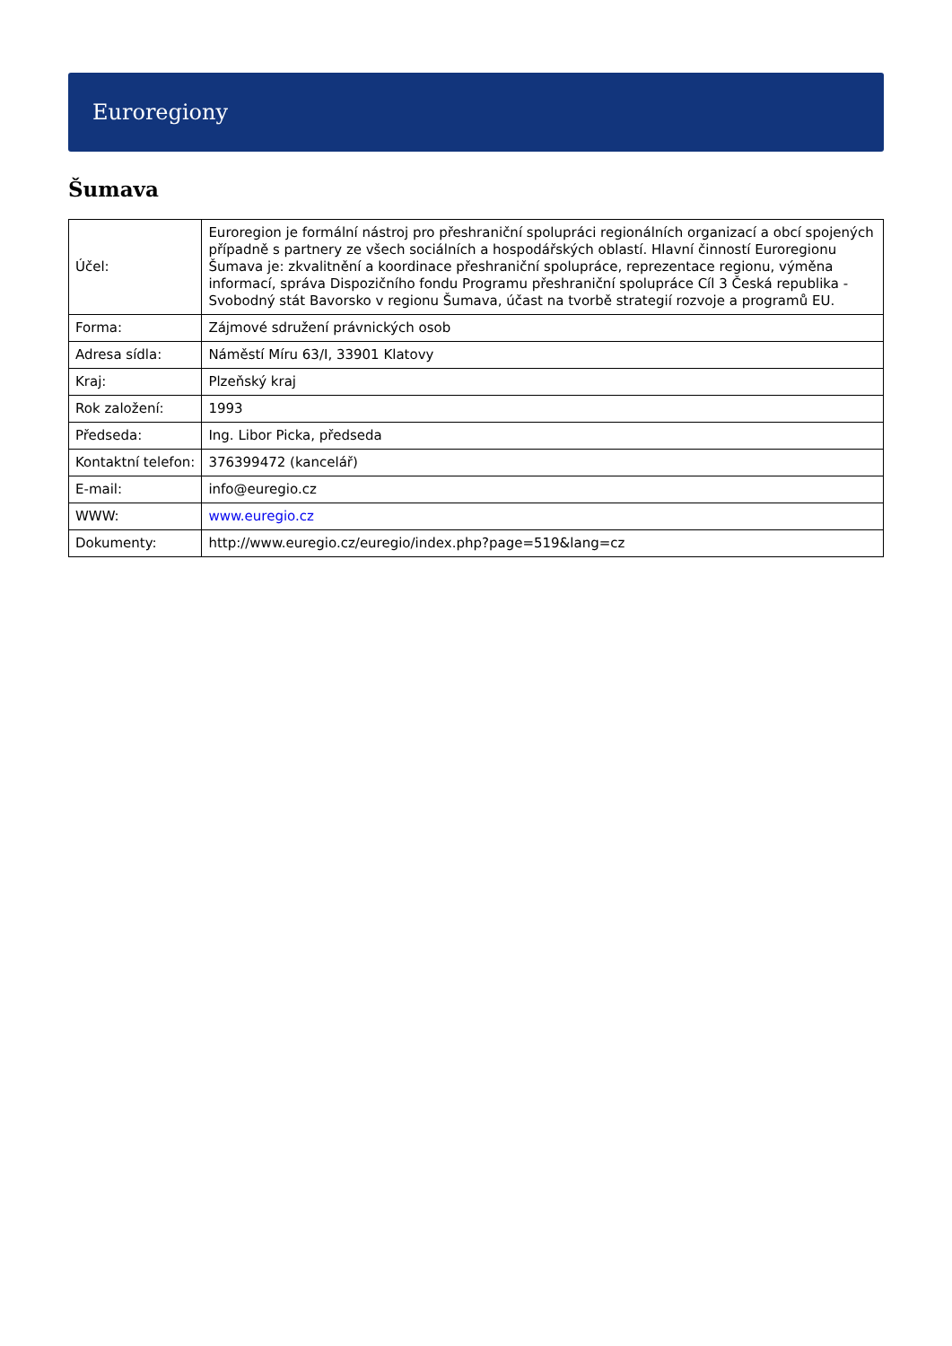Euroregiony
Šumava
| Účel: | Euroregion je formální nástroj pro přeshraniční spolupráci regionálních organizací a obcí spojených případně s partnery ze všech sociálních a hospodářských oblastí. Hlavní činností Euroregionu Šumava je: zkvalitnění a koordinace přeshraniční spolupráce, reprezentace regionu, výměna informací, správa Dispozičního fondu Programu přeshraniční spolupráce Cíl 3 Česká republika - Svobodný stát Bavorsko v regionu Šumava, účast na tvorbě strategií rozvoje a programů EU. |
| Forma: | Zájmové sdružení právnických osob |
| Adresa sídla: | Náměstí Míru 63/I, 33901 Klatovy |
| Kraj: | Plzeňský kraj |
| Rok založení: | 1993 |
| Předseda: | Ing. Libor Picka, předseda |
| Kontaktní telefon: | 376399472 (kancelář) |
| E-mail: | info@euregio.cz |
| WWW: | www.euregio.cz |
| Dokumenty: | http://www.euregio.cz/euregio/index.php?page=519&lang=cz |